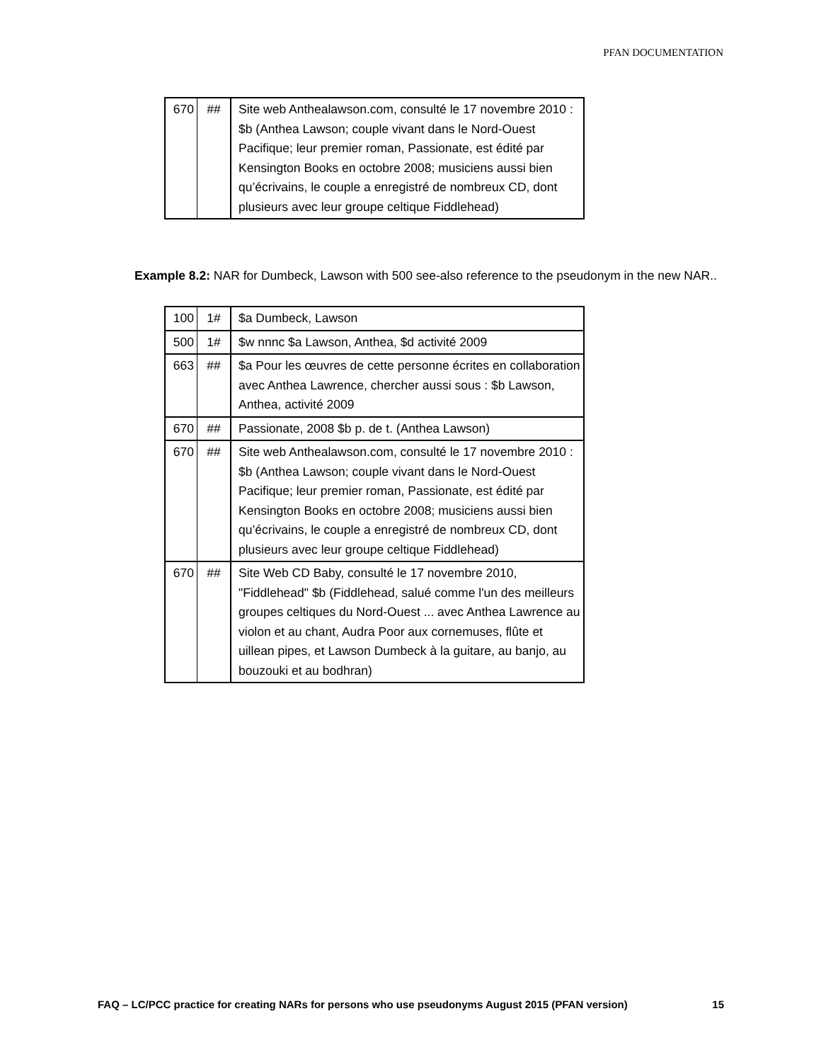PFAN DOCUMENTATION
| 670 | ## | Site web Anthealawson.com, consulté le 17 novembre 2010 : $b (Anthea Lawson; couple vivant dans le Nord-Ouest Pacifique; leur premier roman, Passionate, est édité par Kensington Books en octobre 2008; musiciens aussi bien qu’écrivains, le couple a enregistré de nombreux CD, dont plusieurs avec leur groupe celtique Fiddlehead) |
Example 8.2: NAR for Dumbeck, Lawson with 500 see-also reference to the pseudonym in the new NAR..
| 100 | 1# | $a Dumbeck, Lawson |
| 500 | 1# | $w nnnc $a Lawson, Anthea, $d activité 2009 |
| 663 | ## | $a Pour les œuvres de cette personne écrites en collaboration avec Anthea Lawrence, chercher aussi sous : $b Lawson, Anthea, activité 2009 |
| 670 | ## | Passionate, 2008 $b p. de t. (Anthea Lawson) |
| 670 | ## | Site web Anthealawson.com, consulté le 17 novembre 2010 : $b (Anthea Lawson; couple vivant dans le Nord-Ouest Pacifique; leur premier roman, Passionate, est édité par Kensington Books en octobre 2008; musiciens aussi bien qu’écrivains, le couple a enregistré de nombreux CD, dont plusieurs avec leur groupe celtique Fiddlehead) |
| 670 | ## | Site Web CD Baby, consulté le 17 novembre 2010, "Fiddlehead" $b (Fiddlehead, salué comme l'un des meilleurs groupes celtiques du Nord-Ouest ... avec Anthea Lawrence au violon et au chant, Audra Poor aux cornemuses, flûte et uillean pipes, et Lawson Dumbeck à la guitare, au banjo, au bouzouki et au bodhran) |
FAQ – LC/PCC practice for creating NARs for persons who use pseudonyms August 2015 (PFAN version) 15